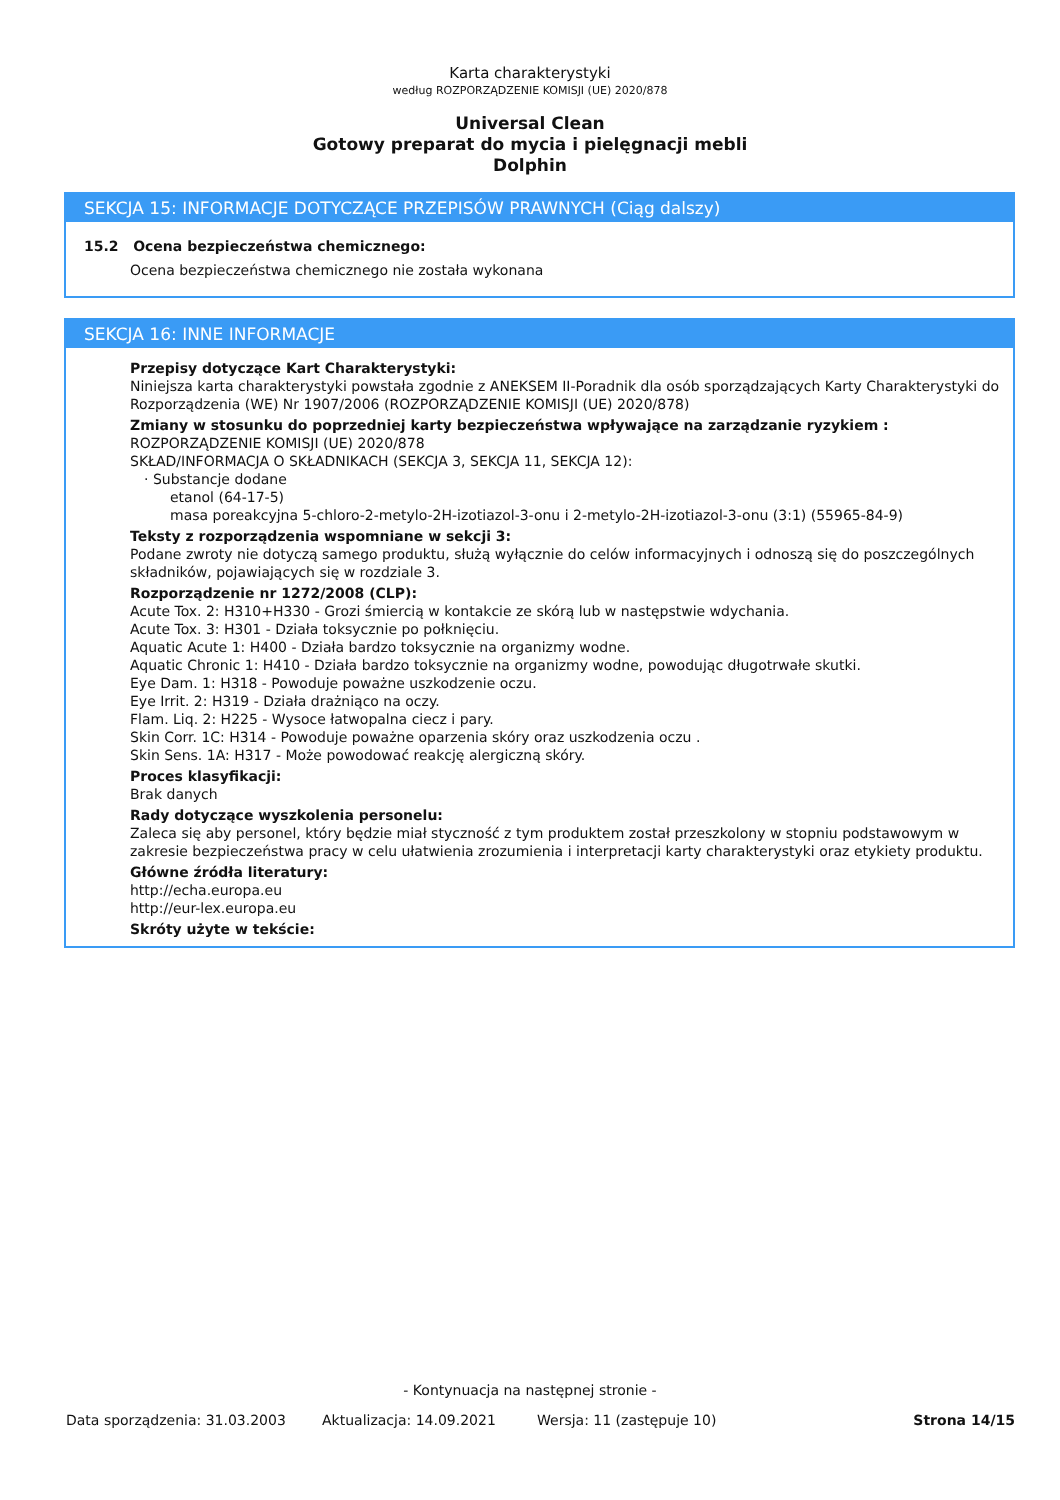Karta charakterystyki
według ROZPORZĄDZENIE KOMISJI (UE) 2020/878
Universal Clean
Gotowy preparat do mycia i pielęgnacji mebli
Dolphin
SEKCJA 15: INFORMACJE DOTYCZĄCE PRZEPISÓW PRAWNYCH (Ciąg dalszy)
15.2 Ocena bezpieczeństwa chemicznego:
Ocena bezpieczeństwa chemicznego nie została wykonana
SEKCJA 16: INNE INFORMACJE
Przepisy dotyczące Kart Charakterystyki:
Niniejsza karta charakterystyki powstała zgodnie z ANEKSEM II-Poradnik dla osób sporządzających Karty Charakterystyki do Rozporządzenia (WE) Nr 1907/2006 (ROZPORZĄDZENIE KOMISJI (UE) 2020/878)
Zmiany w stosunku do poprzedniej karty bezpieczeństwa wpływające na zarządzanie ryzykiem :
ROZPORZĄDZENIE KOMISJI (UE) 2020/878
SKŁAD/INFORMACJA O SKŁADNIKACH (SEKCJA 3, SEKCJA 11, SEKCJA 12):
· Substancje dodane
etanol (64-17-5)
masa poreakcyjna 5-chloro-2-metylo-2H-izotiazol-3-onu i 2-metylo-2H-izotiazol-3-onu (3:1) (55965-84-9)
Teksty z rozporządzenia wspomniane w sekcji 3:
Podane zwroty nie dotyczą samego produktu, służą wyłącznie do celów informacyjnych i odnoszą się do poszczególnych składników, pojawiających się w rozdziale 3.
Rozporządzenie nr 1272/2008 (CLP):
Acute Tox. 2: H310+H330 - Grozi śmiercią w kontakcie ze skórą lub w następstwie wdychania.
Acute Tox. 3: H301 - Działa toksycznie po połknięciu.
Aquatic Acute 1: H400 - Działa bardzo toksycznie na organizmy wodne.
Aquatic Chronic 1: H410 - Działa bardzo toksycznie na organizmy wodne, powodując długotrwałe skutki.
Eye Dam. 1: H318 - Powoduje poważne uszkodzenie oczu.
Eye Irrit. 2: H319 - Działa drażniąco na oczy.
Flam. Liq. 2: H225 - Wysoce łatwopalna ciecz i pary.
Skin Corr. 1C: H314 - Powoduje poważne oparzenia skóry oraz uszkodzenia oczu .
Skin Sens. 1A: H317 - Może powodować reakcję alergiczną skóry.
Proces klasyfikacji:
Brak danych
Rady dotyczące wyszkolenia personelu:
Zaleca się aby personel, który będzie miał styczność z tym produktem został przeszkolony w stopniu podstawowym w zakresie bezpieczeństwa pracy w celu ułatwienia zrozumienia i interpretacji karty charakterystyki oraz etykiety produktu.
Główne źródła literatury:
http://echa.europa.eu
http://eur-lex.europa.eu
Skróty użyte w tekście:
- Kontynuacja na następnej stronie -
Data sporządzenia: 31.03.2003 Aktualizacja: 14.09.2021 Wersja: 11 (zastępuje 10) Strona 14/15